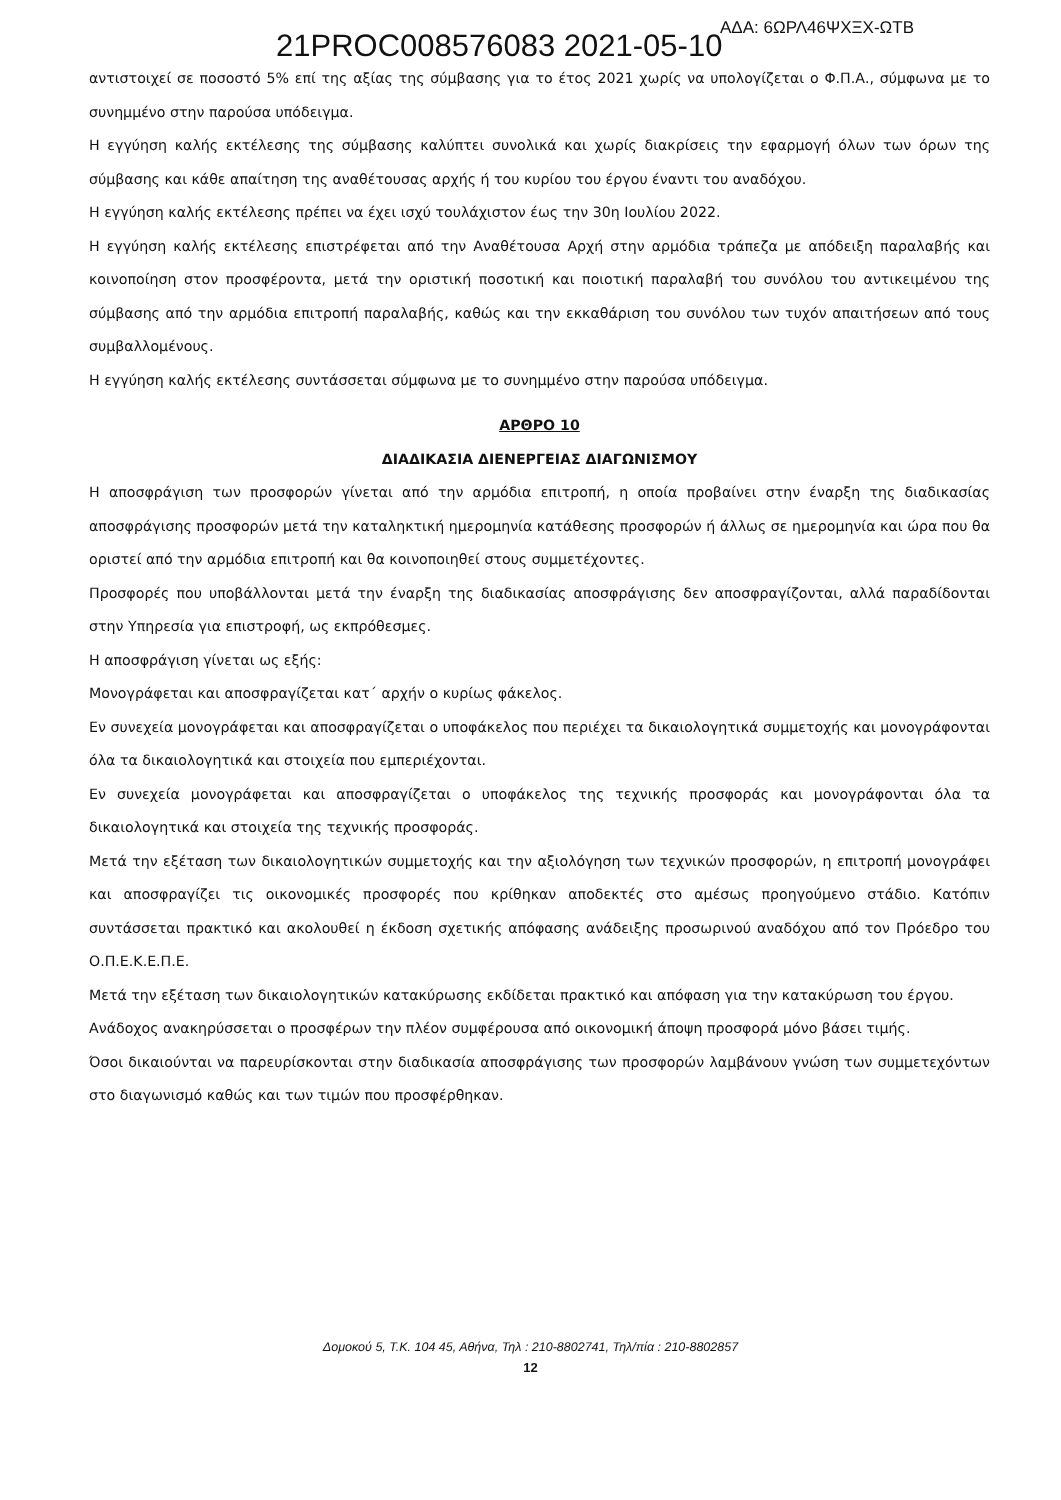21PROC008576083 2021-05-10 ΑΔΑ: 6ΩΡΛ46ΨΧΞΧ-ΩΤΒ
αντιστοιχεί σε ποσοστό 5% επί της αξίας της σύμβασης για το έτος 2021 χωρίς να υπολογίζεται ο Φ.Π.Α., σύμφωνα με το συνημμένο στην παρούσα υπόδειγμα.
Η εγγύηση καλής εκτέλεσης της σύμβασης καλύπτει συνολικά και χωρίς διακρίσεις την εφαρμογή όλων των όρων της σύμβασης και κάθε απαίτηση της αναθέτουσας αρχής ή του κυρίου του έργου έναντι του αναδόχου.
Η εγγύηση καλής εκτέλεσης πρέπει να έχει ισχύ τουλάχιστον έως την 30η Ιουλίου 2022.
Η εγγύηση καλής εκτέλεσης επιστρέφεται από την Αναθέτουσα Αρχή στην αρμόδια τράπεζα με απόδειξη παραλαβής και κοινοποίηση στον προσφέροντα, μετά την οριστική ποσοτική και ποιοτική παραλαβή του συνόλου του αντικειμένου της σύμβασης από την αρμόδια επιτροπή παραλαβής, καθώς και την εκκαθάριση του συνόλου των τυχόν απαιτήσεων από τους συμβαλλομένους.
Η εγγύηση καλής εκτέλεσης συντάσσεται σύμφωνα με το συνημμένο στην παρούσα υπόδειγμα.
ΑΡΘΡΟ 10
ΔΙΑΔΙΚΑΣΙΑ ΔΙΕΝΕΡΓΕΙΑΣ ΔΙΑΓΩΝΙΣΜΟΥ
Η αποσφράγιση των προσφορών γίνεται από την αρμόδια επιτροπή, η οποία προβαίνει στην έναρξη της διαδικασίας αποσφράγισης προσφορών μετά την καταληκτική ημερομηνία κατάθεσης προσφορών ή άλλως σε ημερομηνία και ώρα που θα οριστεί από την αρμόδια επιτροπή και θα κοινοποιηθεί στους συμμετέχοντες.
Προσφορές που υποβάλλονται μετά την έναρξη της διαδικασίας αποσφράγισης δεν αποσφραγίζονται, αλλά παραδίδονται στην Υπηρεσία για επιστροφή, ως εκπρόθεσμες.
Η αποσφράγιση γίνεται ως εξής:
Μονογράφεται και αποσφραγίζεται κατ΄ αρχήν ο κυρίως φάκελος.
Εν συνεχεία μονογράφεται και αποσφραγίζεται ο υποφάκελος που περιέχει τα δικαιολογητικά συμμετοχής και μονογράφονται όλα τα δικαιολογητικά και στοιχεία που εμπεριέχονται.
Εν συνεχεία μονογράφεται και αποσφραγίζεται ο υποφάκελος της τεχνικής προσφοράς και μονογράφονται όλα τα δικαιολογητικά και στοιχεία της τεχνικής προσφοράς.
Μετά την εξέταση των δικαιολογητικών συμμετοχής και την αξιολόγηση των τεχνικών προσφορών, η επιτροπή μονογράφει και αποσφραγίζει τις οικονομικές προσφορές που κρίθηκαν αποδεκτές στο αμέσως προηγούμενο στάδιο. Κατόπιν συντάσσεται πρακτικό και ακολουθεί η έκδοση σχετικής απόφασης ανάδειξης προσωρινού αναδόχου από τον Πρόεδρο του Ο.Π.Ε.Κ.Ε.Π.Ε.
Μετά την εξέταση των δικαιολογητικών κατακύρωσης εκδίδεται πρακτικό και απόφαση για την κατακύρωση του έργου.
Ανάδοχος ανακηρύσσεται ο προσφέρων την πλέον συμφέρουσα από οικονομική άποψη προσφορά μόνο βάσει τιμής.
Όσοι δικαιούνται να παρευρίσκονται στην διαδικασία αποσφράγισης των προσφορών λαμβάνουν γνώση των συμμετεχόντων στο διαγωνισμό καθώς και των τιμών που προσφέρθηκαν.
Δομοκού 5, Τ.Κ. 104 45, Αθήνα, Τηλ : 210-8802741, Τηλ/πία : 210-8802857
12